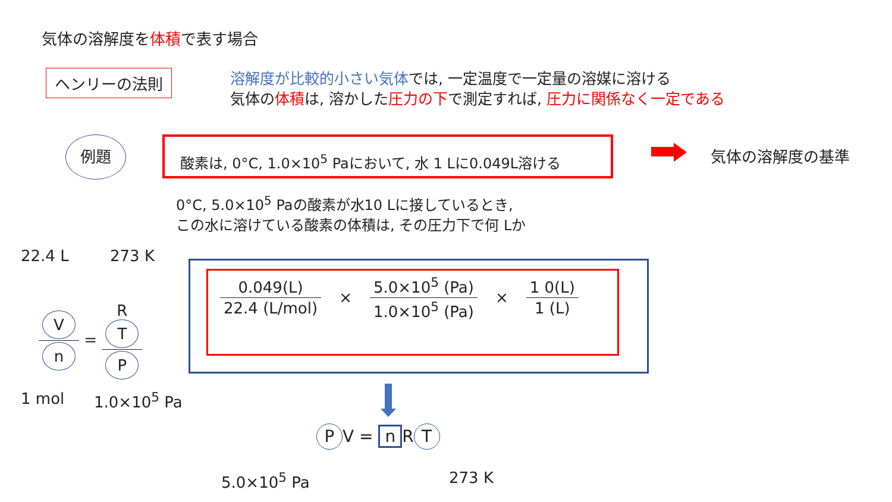気体の溶解度を体積で表す場合
ヘンリーの法則
溶解度が比較的小さい気体では, 一定温度で一定量の溶媒に溶ける
気体の体積は, 溶かした圧力の下で測定すれば, 圧力に関係なく一定である
例題 酸素は, 0°C, 1.0×10<sup>5</sup> Paにおいて, 水 1 Lに0.049L溶ける
気体の溶解度の基準
0°C, 5.0×10<sup>5</sup> Paの酸素が水10 Lに接しているとき,
この水に溶けている酸素の体積は, その圧力下で何 Lか
22.4 L 273 K
Vn = R
T P
1 mol 1.0×10<sup>5</sup> Pa
0.049(L) 22.4 (L/mol) × 5.0×10<sup>5</sup> (Pa) 1.0×10<sup>5</sup> (Pa) × 1 0(L) 1 (L)
P V = n R T
5.0×10<sup>5</sup> Pa 273 K